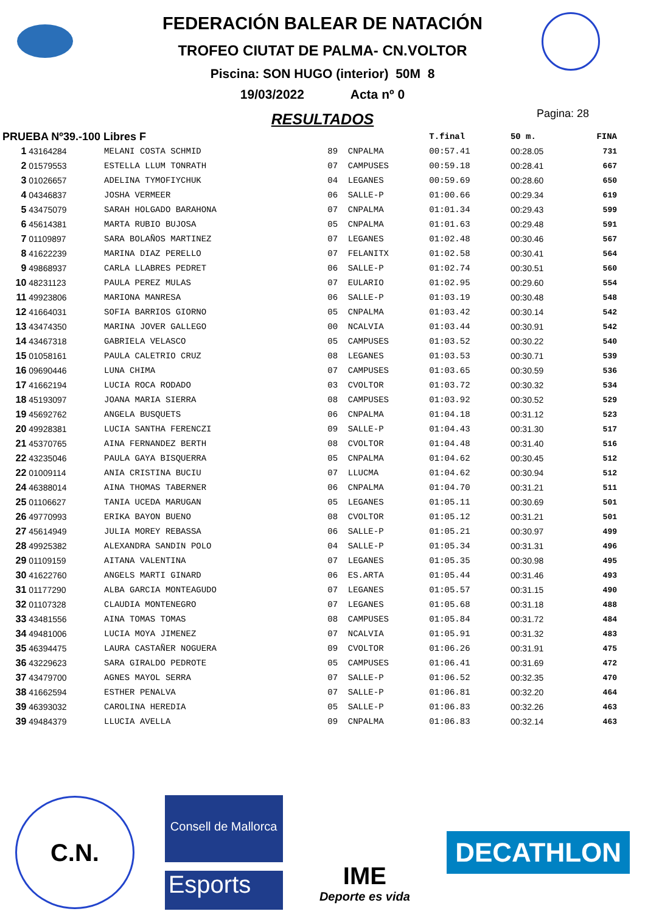FEDERACIÓN BALEAR DE NATACIÓN
TROFEO CIUTAT DE PALMA- CN.VOLTOR
Piscina: SON HUGO (interior) 50M 8
19/03/2022 Acta nº 0
RESULTADOS
Pagina: 28
| PRUEBA Nº39.-100 Libres F | | | | | T.final | 50 m. | FINA |
| --- | --- | --- | --- | --- | --- | --- | --- |
| 1 | 43164284 | MELANI COSTA SCHMID | 89 | CNPALMA | 00:57.41 | 00:28.05 | 731 |
| 2 | 01579553 | ESTELLA LLUM TONRATH | 07 | CAMPUSES | 00:59.18 | 00:28.41 | 667 |
| 3 | 01026657 | ADELINA TYMOFIYCHUK | 04 | LEGANES | 00:59.69 | 00:28.60 | 650 |
| 4 | 04346837 | JOSHA VERMEER | 06 | SALLE-P | 01:00.66 | 00:29.34 | 619 |
| 5 | 43475079 | SARAH HOLGADO BARAHONA | 07 | CNPALMA | 01:01.34 | 00:29.43 | 599 |
| 6 | 45614381 | MARTA RUBIO BUJOSA | 05 | CNPALMA | 01:01.63 | 00:29.48 | 591 |
| 7 | 01109897 | SARA BOLAÑOS MARTINEZ | 07 | LEGANES | 01:02.48 | 00:30.46 | 567 |
| 8 | 41622239 | MARINA DIAZ PERELLO | 07 | FELANITX | 01:02.58 | 00:30.41 | 564 |
| 9 | 49868937 | CARLA LLABRES PEDRET | 06 | SALLE-P | 01:02.74 | 00:30.51 | 560 |
| 10 | 48231123 | PAULA PEREZ MULAS | 07 | EULARIO | 01:02.95 | 00:29.60 | 554 |
| 11 | 49923806 | MARIONA MANRESA | 06 | SALLE-P | 01:03.19 | 00:30.48 | 548 |
| 12 | 41664031 | SOFIA BARRIOS GIORNO | 05 | CNPALMA | 01:03.42 | 00:30.14 | 542 |
| 13 | 43474350 | MARINA JOVER GALLEGO | 00 | NCALVIA | 01:03.44 | 00:30.91 | 542 |
| 14 | 43467318 | GABRIELA VELASCO | 05 | CAMPUSES | 01:03.52 | 00:30.22 | 540 |
| 15 | 01058161 | PAULA CALETRIO CRUZ | 08 | LEGANES | 01:03.53 | 00:30.71 | 539 |
| 16 | 09690446 | LUNA CHIMA | 07 | CAMPUSES | 01:03.65 | 00:30.59 | 536 |
| 17 | 41662194 | LUCIA ROCA RODADO | 03 | CVOLTOR | 01:03.72 | 00:30.32 | 534 |
| 18 | 45193097 | JOANA MARIA SIERRA | 08 | CAMPUSES | 01:03.92 | 00:30.52 | 529 |
| 19 | 45692762 | ANGELA BUSQUETS | 06 | CNPALMA | 01:04.18 | 00:31.12 | 523 |
| 20 | 49928381 | LUCIA SANTHA FERENCZI | 09 | SALLE-P | 01:04.43 | 00:31.30 | 517 |
| 21 | 45370765 | AINA FERNANDEZ BERTH | 08 | CVOLTOR | 01:04.48 | 00:31.40 | 516 |
| 22 | 43235046 | PAULA GAYA BISQUERRA | 05 | CNPALMA | 01:04.62 | 00:30.45 | 512 |
| 22 | 01009114 | ANIA CRISTINA BUCIU | 07 | LLUCMA | 01:04.62 | 00:30.94 | 512 |
| 24 | 46388014 | AINA THOMAS TABERNER | 06 | CNPALMA | 01:04.70 | 00:31.21 | 511 |
| 25 | 01106627 | TANIA UCEDA MARUGAN | 05 | LEGANES | 01:05.11 | 00:30.69 | 501 |
| 26 | 49770993 | ERIKA BAYON BUENO | 08 | CVOLTOR | 01:05.12 | 00:31.21 | 501 |
| 27 | 45614949 | JULIA MOREY REBASSA | 06 | SALLE-P | 01:05.21 | 00:30.97 | 499 |
| 28 | 49925382 | ALEXANDRA SANDIN POLO | 04 | SALLE-P | 01:05.34 | 00:31.31 | 496 |
| 29 | 01109159 | AITANA VALENTINA | 07 | LEGANES | 01:05.35 | 00:30.98 | 495 |
| 30 | 41622760 | ANGELS MARTI GINARD | 06 | ES.ARTA | 01:05.44 | 00:31.46 | 493 |
| 31 | 01177290 | ALBA GARCIA MONTEAGUDO | 07 | LEGANES | 01:05.57 | 00:31.15 | 490 |
| 32 | 01107328 | CLAUDIA MONTENEGRO | 07 | LEGANES | 01:05.68 | 00:31.18 | 488 |
| 33 | 43481556 | AINA TOMAS TOMAS | 08 | CAMPUSES | 01:05.84 | 00:31.72 | 484 |
| 34 | 49481006 | LUCIA MOYA JIMENEZ | 07 | NCALVIA | 01:05.91 | 00:31.32 | 483 |
| 35 | 46394475 | LAURA CASTAÑER NOGUERA | 09 | CVOLTOR | 01:06.26 | 00:31.91 | 475 |
| 36 | 43229623 | SARA GIRALDO PEDROTE | 05 | CAMPUSES | 01:06.41 | 00:31.69 | 472 |
| 37 | 43479700 | AGNES MAYOL SERRA | 07 | SALLE-P | 01:06.52 | 00:32.35 | 470 |
| 38 | 41662594 | ESTHER PENALVA | 07 | SALLE-P | 01:06.81 | 00:32.20 | 464 |
| 39 | 46393032 | CAROLINA HEREDIA | 05 | SALLE-P | 01:06.83 | 00:32.26 | 463 |
| 39 | 49484379 | LLUCIA AVELLA | 09 | CNPALMA | 01:06.83 | 00:32.14 | 463 |
C.N.
Consell de Mallorca
Esports
IME
Deporte es vida
DECATHLON